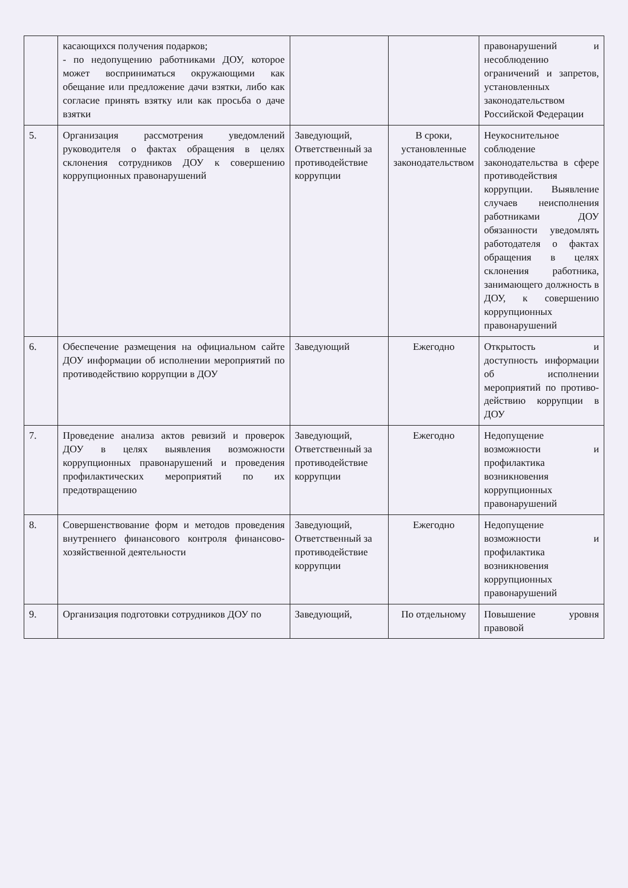| | касающихся получения подарков; - по недопущению работниками ДОУ, которое может восприниматься окружающими как обещание или предложение дачи взятки, либо как согласие принять взятку или как просьба о даче взятки | | | правонарушений и несоблюдению ограничений и запретов, установленных законодательством Российской Федерации |
| 5. | Организация рассмотрения уведомлений руководителя о фактах обращения в целях склонения сотрудников ДОУ к совершению коррупционных правонарушений | Заведующий, Ответственный за противодействие коррупции | В сроки, установленные законодательством | Неукоснительное соблюдение законодательства в сфере противодействия коррупции. Выявление случаев неисполнения работниками ДОУ обязанности уведомлять работодателя о фактах обращения в целях склонения работника, занимающего должность в ДОУ, к совершению коррупционных правонарушений |
| 6. | Обеспечение размещения на официальном сайте ДОУ информации об исполнении мероприятий по противодействию коррупции в ДОУ | Заведующий | Ежегодно | Открытость и доступность информации об исполнении мероприятий по противо-действию коррупции в ДОУ |
| 7. | Проведение анализа актов ревизий и проверок ДОУ в целях выявления возможности коррупционных правонарушений и проведения профилактических мероприятий по их предотвращению | Заведующий, Ответственный за противодействие коррупции | Ежегодно | Недопущение возможности и профилактика возникновения коррупционных правонарушений |
| 8. | Совершенствование форм и методов проведения внутреннего финансового контроля финансово-хозяйственной деятельности | Заведующий, Ответственный за противодействие коррупции | Ежегодно | Недопущение возможности и профилактика возникновения коррупционных правонарушений |
| 9. | Организация подготовки сотрудников ДОУ по | Заведующий, | По отдельному | Повышение уровня правовой |